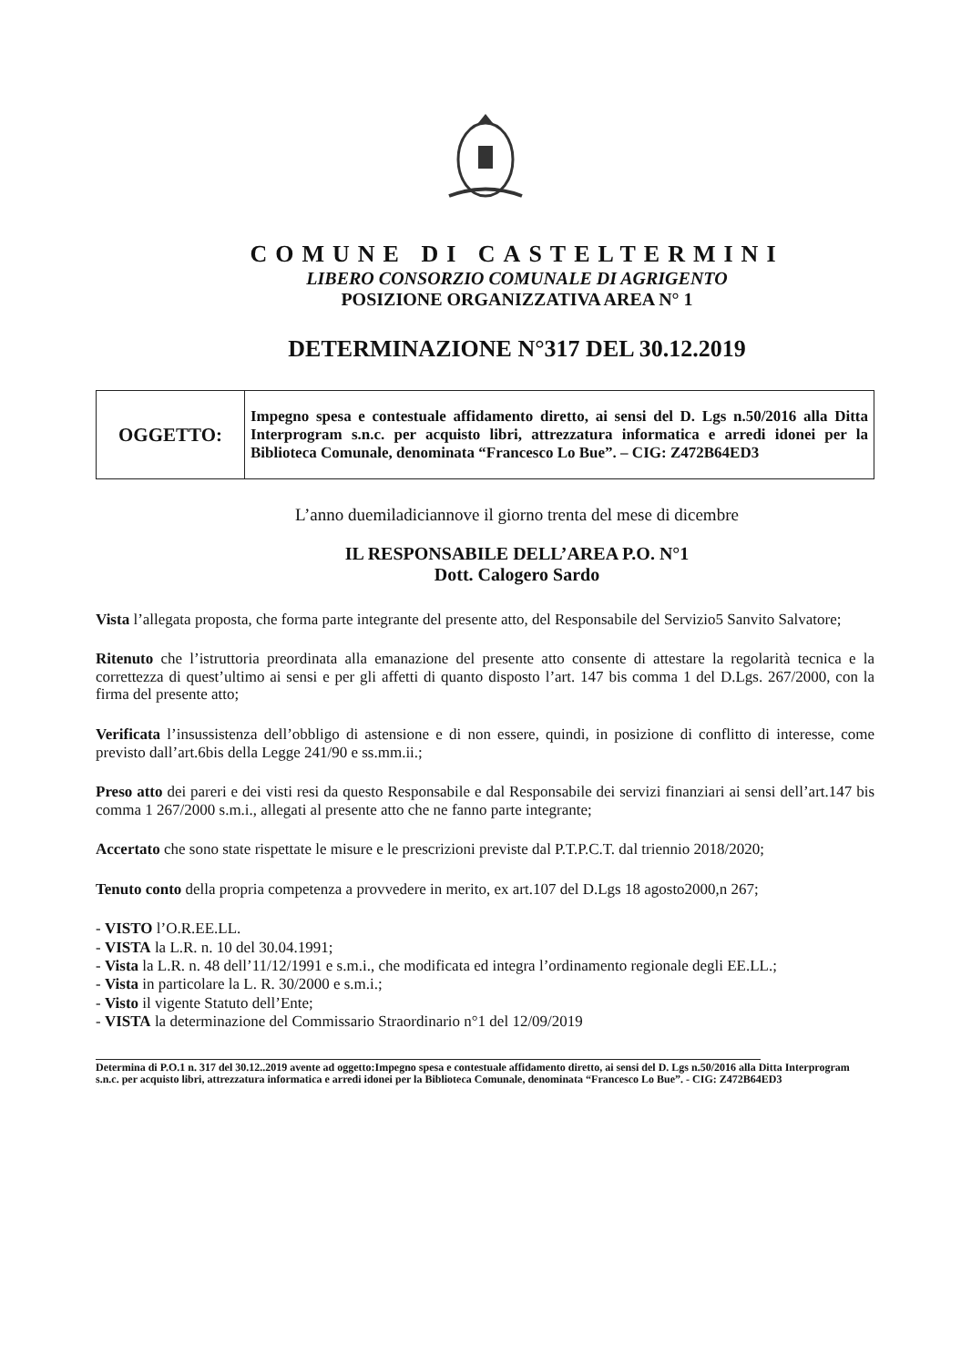COMUNE DI CASTELTERMINI
LIBERO CONSORZIO COMUNALE DI AGRIGENTO
POSIZIONE ORGANIZZATIVA AREA N° 1
DETERMINAZIONE N°317 DEL 30.12.2019
| OGGETTO: | Impegno spesa e contestuale affidamento diretto, ai sensi del D. Lgs n.50/2016 alla Ditta Interprogram s.n.c. per acquisto libri, attrezzatura informatica e arredi idonei per la Biblioteca Comunale, denominata “Francesco Lo Bue”. – CIG: Z472B64ED3 |
L’anno duemiladiciannove il giorno trenta del mese di dicembre
IL RESPONSABILE DELL’AREA P.O. N°1
Dott. Calogero Sardo
Vista l’allegata proposta, che forma parte integrante del presente atto, del Responsabile del Servizio5 Sanvito Salvatore;
Ritenuto che l’istruttoria preordinata alla emanazione del presente atto consente di attestare la regolarità tecnica e la correttezza di quest’ultimo ai sensi e per gli affetti di quanto disposto l’art. 147 bis comma 1 del D.Lgs. 267/2000, con la firma del presente atto;
Verificata l’insussistenza dell’obbligo di astensione e di non essere, quindi, in posizione di conflitto di interesse, come previsto dall’art.6bis della Legge 241/90 e ss.mm.ii.;
Preso atto dei pareri e dei visti resi da questo Responsabile e dal Responsabile dei servizi finanziari ai sensi dell’art.147 bis comma 1 267/2000 s.m.i., allegati al presente atto che ne fanno parte integrante;
Accertato che sono state rispettate le misure e le prescrizioni previste dal P.T.P.C.T. dal triennio 2018/2020;
Tenuto conto della propria competenza a provvedere in merito, ex art.107 del D.Lgs 18 agosto2000,n 267;
- VISTO l’O.R.EE.LL.
- VISTA la L.R. n. 10 del 30.04.1991;
- Vista la L.R. n. 48 dell’11/12/1991 e s.m.i., che modificata ed integra l’ordinamento regionale degli EE.LL.;
- Vista in particolare la L. R. 30/2000 e s.m.i.;
- Visto il vigente Statuto dell’Ente;
- VISTA la determinazione del Commissario Straordinario n°1 del 12/09/2019
Determina di P.O.1 n. 317 del 30.12..2019 avente ad oggetto:Impegno spesa e contestuale affidamento diretto, ai sensi del D. Lgs n.50/2016 alla Ditta Interprogram s.n.c. per acquisto libri, attrezzatura informatica e arredi idonei per la Biblioteca Comunale, denominata “Francesco Lo Bue”. - CIG: Z472B64ED3